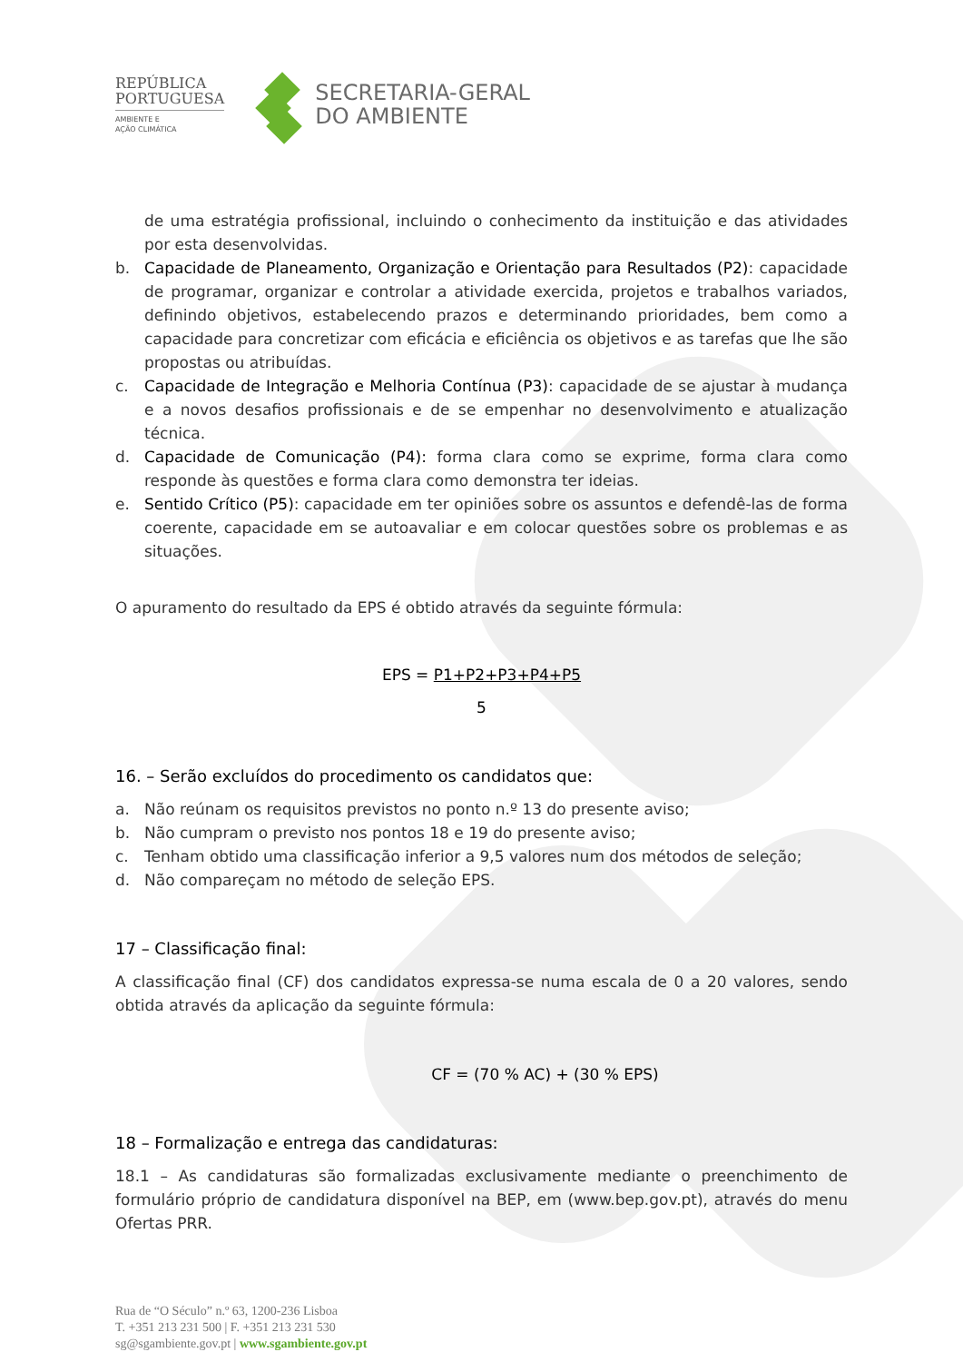REPÚBLICA
PORTUGUESA
AMBIENTE E
AÇÃO CLIMÁTICA
SECRETARIA-GERAL
DO AMBIENTE
de uma estratégia profissional, incluindo o conhecimento da instituição e das atividades por esta desenvolvidas.
b. Capacidade de Planeamento, Organização e Orientação para Resultados (P2): capacidade de programar, organizar e controlar a atividade exercida, projetos e trabalhos variados, definindo objetivos, estabelecendo prazos e determinando prioridades, bem como a capacidade para concretizar com eficácia e eficiência os objetivos e as tarefas que lhe são propostas ou atribuídas.
c. Capacidade de Integração e Melhoria Contínua (P3): capacidade de se ajustar à mudança e a novos desafios profissionais e de se empenhar no desenvolvimento e atualização técnica.
d. Capacidade de Comunicação (P4): forma clara como se exprime, forma clara como responde às questões e forma clara como demonstra ter ideias.
e. Sentido Crítico (P5): capacidade em ter opiniões sobre os assuntos e defendê-las de forma coerente, capacidade em se autoavaliar e em colocar questões sobre os problemas e as situações.
O apuramento do resultado da EPS é obtido através da seguinte fórmula:
EPS = P1+P2+P3+P4+P5
5
16. – Serão excluídos do procedimento os candidatos que:
a. Não reúnam os requisitos previstos no ponto n.º 13 do presente aviso;
b. Não cumpram o previsto nos pontos 18 e 19 do presente aviso;
c. Tenham obtido uma classificação inferior a 9,5 valores num dos métodos de seleção;
d. Não compareçam no método de seleção EPS.
17 – Classificação final:
A classificação final (CF) dos candidatos expressa-se numa escala de 0 a 20 valores, sendo obtida através da aplicação da seguinte fórmula:
CF = (70 % AC) + (30 % EPS)
18 – Formalização e entrega das candidaturas:
18.1 – As candidaturas são formalizadas exclusivamente mediante o preenchimento de formulário próprio de candidatura disponível na BEP, em (www.bep.gov.pt), através do menu Ofertas PRR.
Rua de “O Século” n.º 63, 1200-236 Lisboa
T. +351 213 231 500 | F. +351 213 231 530
sg@sgambiente.gov.pt | www.sgambiente.gov.pt